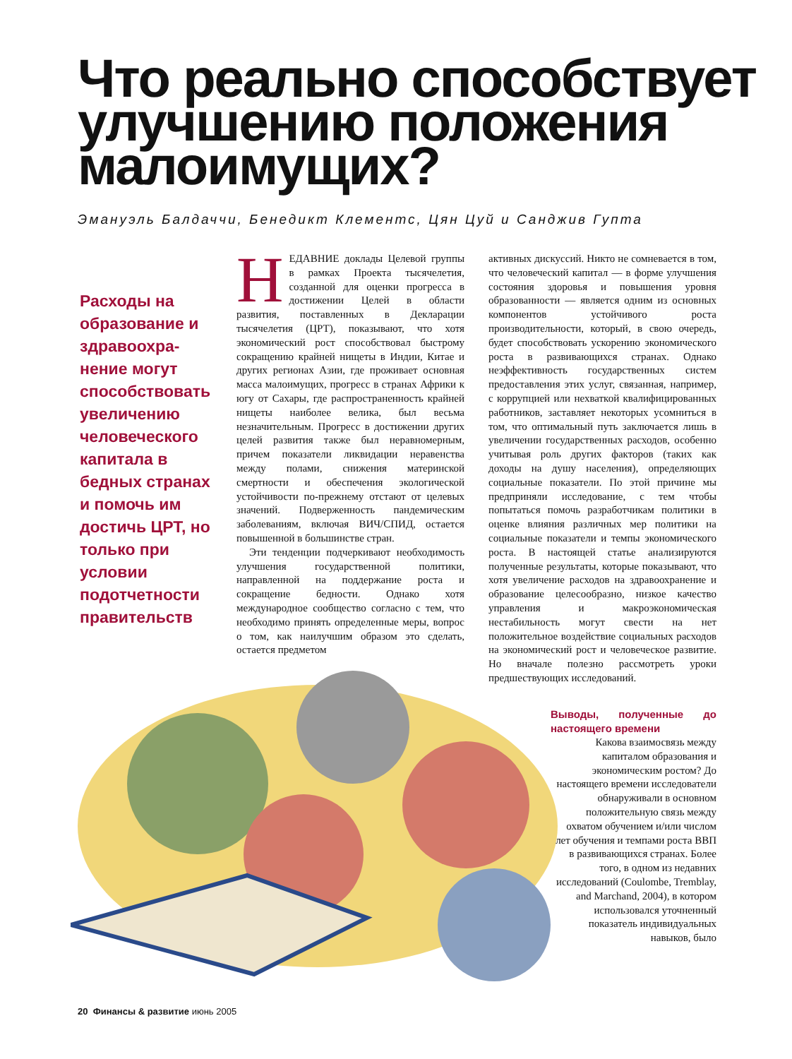Что реально способствует улучшению положения малоимущих?
Эмануэль Балдаччи, Бенедикт Клементс, Цян Цуй и Санджив Гупта
Расходы на образование и здравоохра-нение могут способствовать увеличению человеческого капитала в бедных странах и помочь им достичь ЦРТ, но только при условии подотчетности правительств
Н
ЕДАВНИЕ доклады Целевой группы в рамках Проекта тысячелетия, созданной для оценки прогресса в достижении Целей в области развития, поставленных в Декларации тысячелетия (ЦРТ), показывают, что хотя экономический рост способствовал быстрому сокращению крайней нищеты в Индии, Китае и других регионах Азии, где проживает основная масса малоимущих, прогресс в странах Африки к югу от Сахары, где распространенность крайней нищеты наиболее велика, был весьма незначительным. Прогресс в достижении других целей развития также был неравномерным, причем показатели ликвидации неравенства между полами, снижения материнской смертности и обеспечения экологической устойчивости по-прежнему отстают от целевых значений. Подверженность пандемическим заболеваниям, включая ВИЧ/СПИД, остается повышенной в большинстве стран.
Эти тенденции подчеркивают необходимость улучшения государственной политики, направленной на поддержание роста и сокращение бедности. Однако хотя международное сообщество согласно с тем, что необходимо принять определенные меры, вопрос о том, как наилучшим образом это сделать, остается предметом
активных дискуссий. Никто не сомневается в том, что человеческий капитал — в форме улучшения состояния здоровья и повышения уровня образованности — является одним из основных компонентов устойчивого роста производительности, который, в свою очередь, будет способствовать ускорению экономического роста в развивающихся странах. Однако неэффективность государственных систем предоставления этих услуг, связанная, например, с коррупцией или нехваткой квалифицированных работников, заставляет некоторых усомниться в том, что оптимальный путь заключается лишь в увеличении государственных расходов, особенно учитывая роль других факторов (таких как доходы на душу населения), определяющих социальные показатели. По этой причине мы предприняли исследование, с тем чтобы попытаться помочь разработчикам политики в оценке влияния различных мер политики на социальные показатели и темпы экономического роста. В настоящей статье анализируются полученные результаты, которые показывают, что хотя увеличение расходов на здравоохранение и образование целесообразно, низкое качество управления и макроэкономическая нестабильность могут свести на нет положительное воздействие социальных расходов на экономический рост и человеческое развитие. Но вначале полезно рассмотреть уроки предшествующих исследований.
Выводы, полученные до настоящего времени
Какова взаимосвязь между капиталом образования и экономическим ростом? До настоящего времени исследователи обнаруживали в основном положительную связь между охватом обучением и/или числом лет обучения и темпами роста ВВП в развивающихся странах. Более того, в одном из недавних исследований (Coulombe, Tremblay, and Marchand, 2004), в котором использовался уточненный показатель индивидуальных навыков, было
20 Финансы & развитие июнь 2005